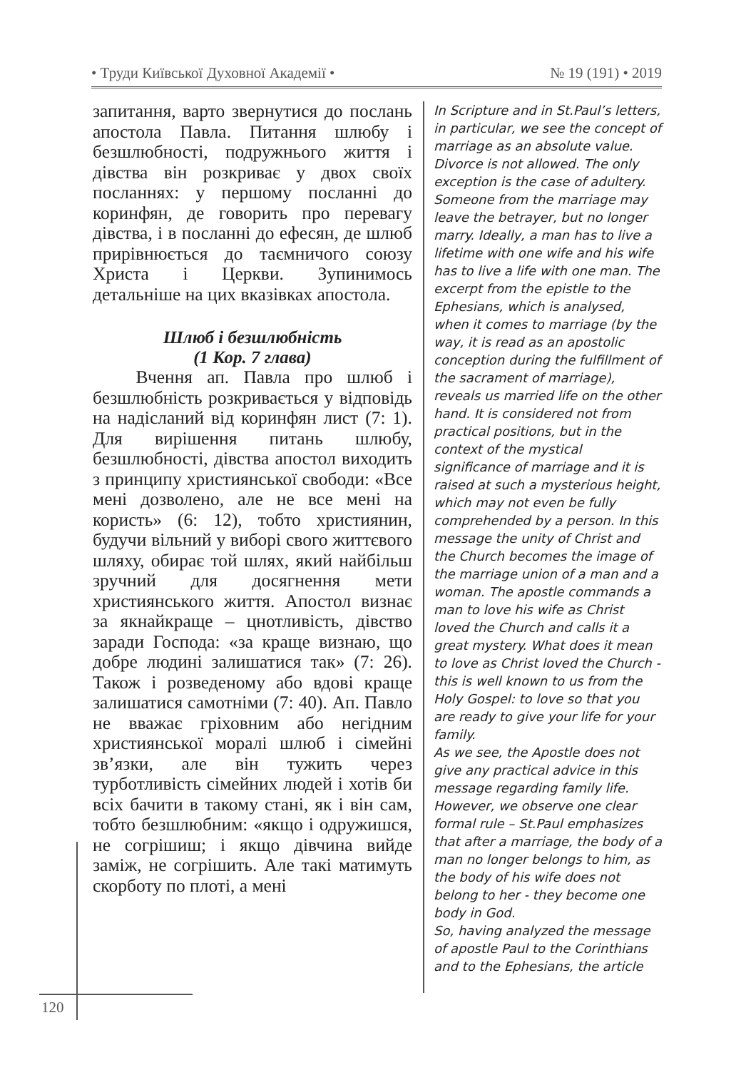• Труди Київської Духовної Академії • № 19 (191) • 2019
запитання, варто звернутися до послань апостола Павла. Питання шлюбу і безшлюбності, подружнього життя і дівства він розкриває у двох своїх посланнях: у першому посланні до коринфян, де говорить про перевагу дівства, і в посланні до ефесян, де шлюб прирівнюється до таємничого союзу Христа і Церкви. Зупинимось детальніше на цих вказівках апостола.
Шлюб і безшлюбність
(1 Кор. 7 глава)
Вчення ап. Павла про шлюб і безшлюбність розкривається у відповідь на надісланий від коринфян лист (7: 1). Для вирішення питань шлюбу, безшлюбності, дівства апостол виходить з принципу християнської свободи: «Все мені дозволено, але не все мені на користь» (6: 12), тобто християнин, будучи вільний у виборі свого життєвого шляху, обирає той шлях, який найбільш зручний для досягнення мети християнського життя. Апостол визнає за якнайкраще – цнотливість, дівство заради Господа: «за краще визнаю, що добре людині залишатися так» (7: 26). Також і розведеному або вдові краще залишатися самотніми (7: 40). Ап. Павло не вважає гріховним або негідним християнської моралі шлюб і сімейні зв’язки, але він тужить через турботливість сімейних людей і хотів би всіх бачити в такому стані, як і він сам, тобто безшлюбним: «якщо і одружишся, не согрішиш; і якщо дівчина вийде заміж, не согрішить. Але такі матимуть скорботу по плоті, а мені
In Scripture and in St.Paul’s letters, in particular, we see the concept of marriage as an absolute value. Divorce is not allowed. The only exception is the case of adultery. Someone from the marriage may leave the betrayer, but no longer marry. Ideally, a man has to live a lifetime with one wife and his wife has to live a life with one man. The excerpt from the epistle to the Ephesians, which is analysed, when it comes to marriage (by the way, it is read as an apostolic conception during the fulfillment of the sacrament of marriage), reveals us married life on the other hand. It is considered not from practical positions, but in the context of the mystical significance of marriage and it is raised at such a mysterious height, which may not even be fully comprehended by a person. In this message the unity of Christ and the Church becomes the image of the marriage union of a man and a woman. The apostle commands a man to love his wife as Christ loved the Church and calls it a great mystery. What does it mean to love as Christ loved the Church - this is well known to us from the Holy Gospel: to love so that you are ready to give your life for your family.
As we see, the Apostle does not give any practical advice in this message regarding family life. However, we observe one clear formal rule – St.Paul emphasizes that after a marriage, the body of a man no longer belongs to him, as the body of his wife does not belong to her - they become one body in God.
So, having analyzed the message of apostle Paul to the Corinthians and to the Ephesians, the article
120